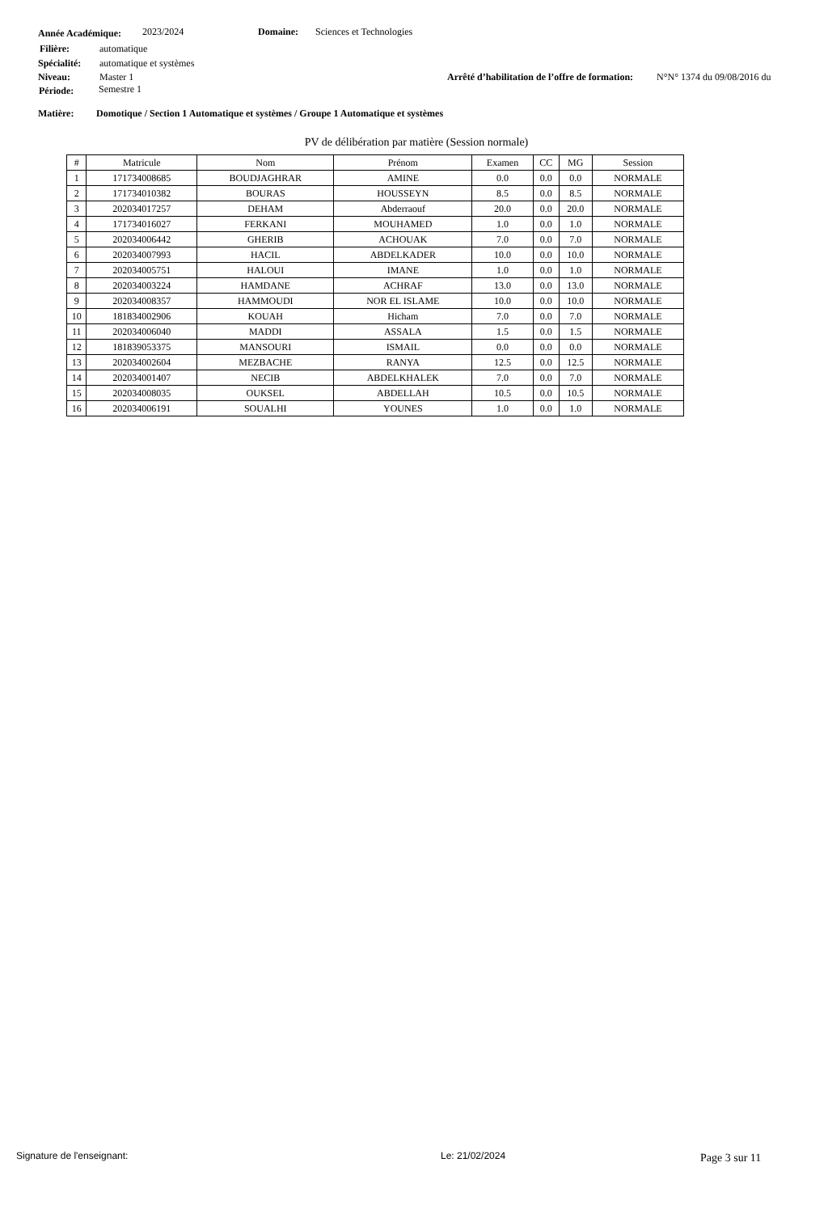Année Académique: 2023/2024 Domaine: Sciences et Technologies
Filière: automatique
Spécialité: automatique et systèmes
Niveau: Master 1 Arrêté d’habilitation de l’offre de formation: N°N° 1374 du 09/08/2016 du
Période: Semestre 1
Matière: Domotique / Section 1 Automatique et systèmes / Groupe 1 Automatique et systèmes
PV de délibération par matière (Session normale)
| # | Matricule | Nom | Prénom | Examen | CC | MG | Session |
| --- | --- | --- | --- | --- | --- | --- | --- |
| 1 | 171734008685 | BOUDJAGHRAR | AMINE | 0.0 | 0.0 | 0.0 | NORMALE |
| 2 | 171734010382 | BOURAS | HOUSSEYN | 8.5 | 0.0 | 8.5 | NORMALE |
| 3 | 202034017257 | DEHAM | Abderraouf | 20.0 | 0.0 | 20.0 | NORMALE |
| 4 | 171734016027 | FERKANI | MOUHAMED | 1.0 | 0.0 | 1.0 | NORMALE |
| 5 | 202034006442 | GHERIB | ACHOUAK | 7.0 | 0.0 | 7.0 | NORMALE |
| 6 | 202034007993 | HACIL | ABDELKADER | 10.0 | 0.0 | 10.0 | NORMALE |
| 7 | 202034005751 | HALOUI | IMANE | 1.0 | 0.0 | 1.0 | NORMALE |
| 8 | 202034003224 | HAMDANE | ACHRAF | 13.0 | 0.0 | 13.0 | NORMALE |
| 9 | 202034008357 | HAMMOUDI | NOR EL ISLAME | 10.0 | 0.0 | 10.0 | NORMALE |
| 10 | 181834002906 | KOUAH | Hicham | 7.0 | 0.0 | 7.0 | NORMALE |
| 11 | 202034006040 | MADDI | ASSALA | 1.5 | 0.0 | 1.5 | NORMALE |
| 12 | 181839053375 | MANSOURI | ISMAIL | 0.0 | 0.0 | 0.0 | NORMALE |
| 13 | 202034002604 | MEZBACHE | RANYA | 12.5 | 0.0 | 12.5 | NORMALE |
| 14 | 202034001407 | NECIB | ABDELKHALEK | 7.0 | 0.0 | 7.0 | NORMALE |
| 15 | 202034008035 | OUKSEL | ABDELLAH | 10.5 | 0.0 | 10.5 | NORMALE |
| 16 | 202034006191 | SOUALHI | YOUNES | 1.0 | 0.0 | 1.0 | NORMALE |
Signature de l'enseignant: Le: 21/02/2024 Page 3 sur 11